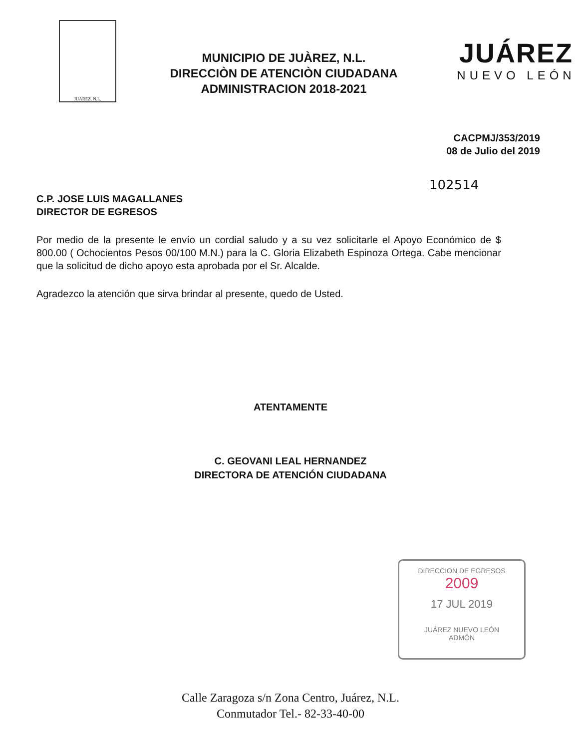JUAREZ, N.L.
MUNICIPIO DE JUÀREZ, N.L.
DIRECCIÒN DE ATENCIÒN CIUDADANA
ADMINISTRACION 2018-2021
JUÁREZ
NUEVO LEÓN
CACPMJ/353/2019
08 de Julio del 2019
102514
C.P. JOSE LUIS MAGALLANES
DIRECTOR DE EGRESOS
Por medio de la presente le envío un cordial saludo y a su vez solicitarle el Apoyo Económico de $ 800.00 ( Ochocientos Pesos 00/100 M.N.) para la C. Gloria Elizabeth Espinoza Ortega. Cabe mencionar que la solicitud de dicho apoyo esta aprobada por el Sr. Alcalde.
Agradezco la atención que sirva brindar al presente, quedo de Usted.
ATENTAMENTE
C. GEOVANI LEAL HERNANDEZ
DIRECTORA DE ATENCIÓN CIUDADANA
DIRECCION DE EGRESOS
2009
17 JUL 2019
JUÁREZ NUEVO LEÓN
ADMÓN
Calle Zaragoza s/n Zona Centro, Juárez, N.L.
Conmutador Tel.- 82-33-40-00